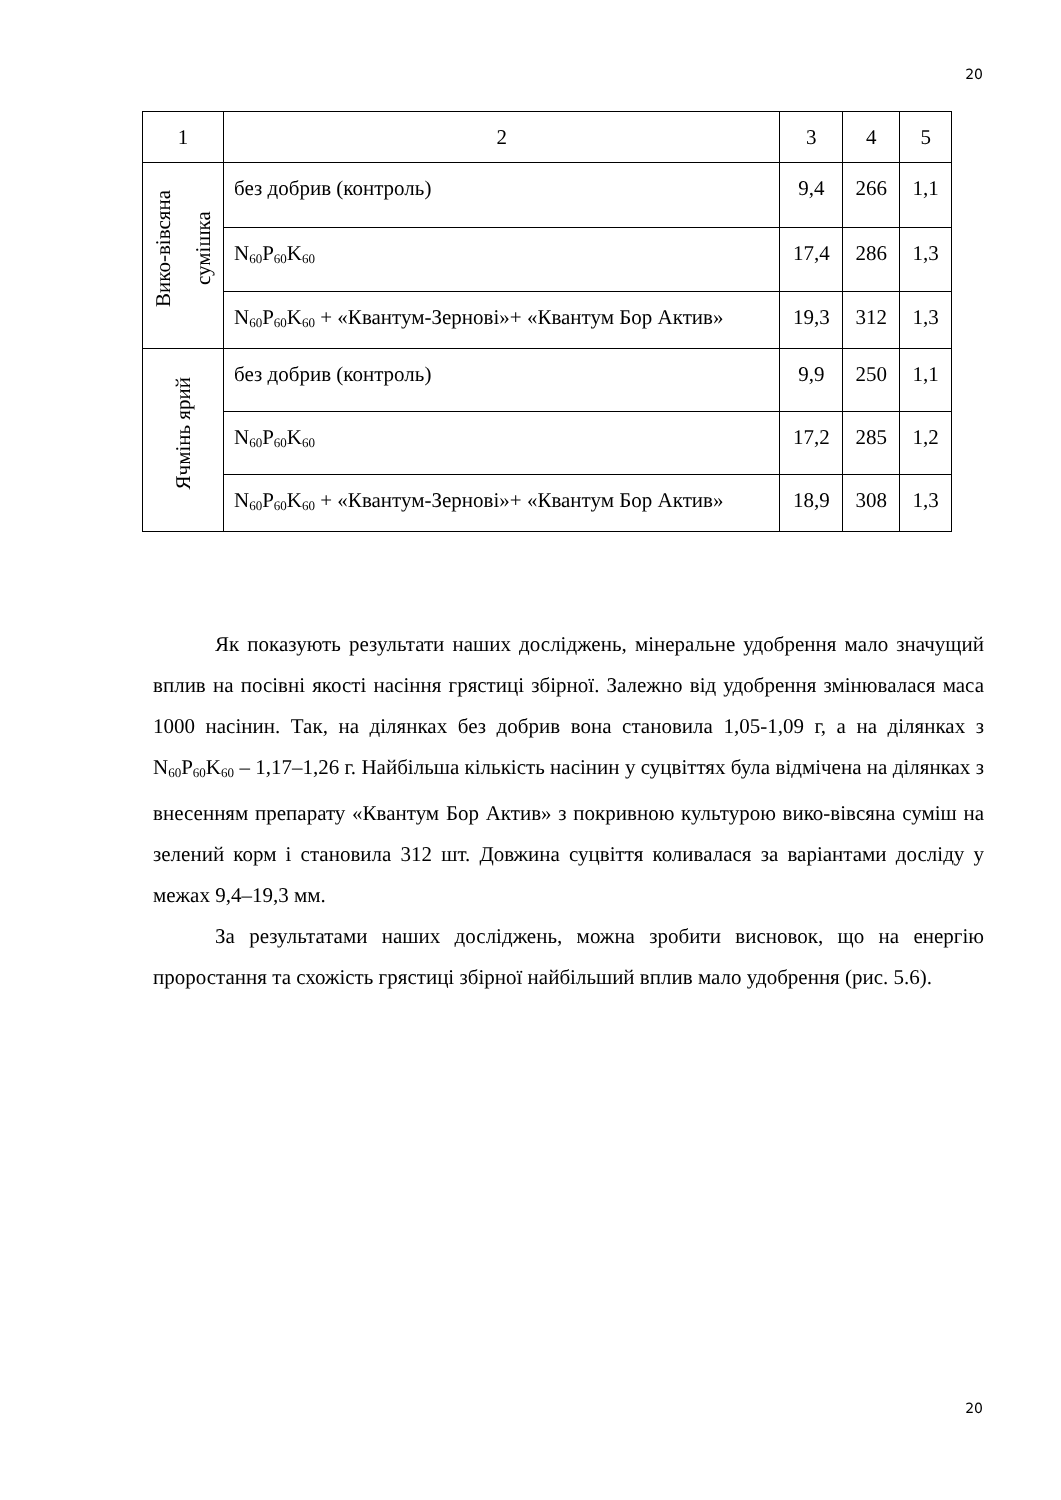20
| 1 | 2 | 3 | 4 | 5 |
| Вико-вівсяна сумішка | без добрив (контроль) | 9,4 | 266 | 1,1 |
| | N<sub>60</sub>P<sub>60</sub>K<sub>60</sub> | 17,4 | 286 | 1,3 |
| | N<sub>60</sub>P<sub>60</sub>K<sub>60</sub> + «Квантум-Зернові»+ «Квантум Бор Актив» | 19,3 | 312 | 1,3 |
| Ячмінь ярий | без добрив (контроль) | 9,9 | 250 | 1,1 |
| | N<sub>60</sub>P<sub>60</sub>K<sub>60</sub> | 17,2 | 285 | 1,2 |
| | N<sub>60</sub>P<sub>60</sub>K<sub>60</sub> + «Квантум-Зернові»+ «Квантум Бор Актив» | 18,9 | 308 | 1,3 |
Як показують результати наших досліджень, мінеральне удобрення мало значущий вплив на посівні якості насіння грястиці збірної. Залежно від удобрення змінювалася маса 1000 насінин. Так, на ділянках без добрив вона становила 1,05-1,09 г, а на ділянках з N<sub>60</sub>P<sub>60</sub>K<sub>60</sub> – 1,17–1,26 г. Найбільша кількість насінин у суцвіттях була відмічена на ділянках з внесенням препарату «Квантум Бор Актив» з покривною культурою вико-вівсяна суміш на зелений корм і становила 312 шт. Довжина суцвіття коливалася за варіантами досліду у межах 9,4–19,3 мм.
За результатами наших досліджень, можна зробити висновок, що на енергію проростання та схожість грястиці збірної найбільший вплив мало удобрення (рис. 5.6).
20